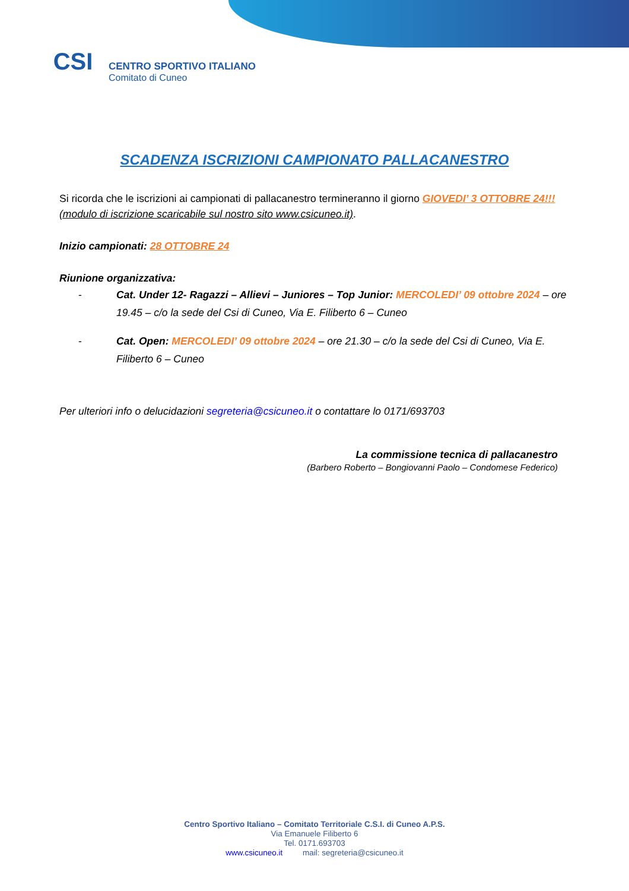CSI
CENTRO SPORTIVO ITALIANO
Comitato di Cuneo
SCADENZA ISCRIZIONI CAMPIONATO PALLACANESTRO
Si ricorda che le iscrizioni ai campionati di pallacanestro termineranno il giorno GIOVEDI’ 3 OTTOBRE 24!!! (modulo di iscrizione scaricabile sul nostro sito www.csicuneo.it).
Inizio campionati: 28 OTTOBRE 24
Riunione organizzativa:
- Cat. Under 12- Ragazzi – Allievi – Juniores – Top Junior: MERCOLEDI’ 09 ottobre 2024 – ore 19.45 – c/o la sede del Csi di Cuneo, Via E. Filiberto 6 – Cuneo
- Cat. Open: MERCOLEDI’ 09 ottobre 2024 – ore 21.30 – c/o la sede del Csi di Cuneo, Via E. Filiberto 6 – Cuneo
Per ulteriori info o delucidazioni segreteria@csicuneo.it o contattare lo 0171/693703
La commissione tecnica di pallacanestro
(Barbero Roberto – Bongiovanni Paolo – Condomese Federico)
Centro Sportivo Italiano – Comitato Territoriale C.S.I. di Cuneo A.P.S.
Via Emanuele Filiberto 6
Tel. 0171.693703
www.csicuneo.it mail: segreteria@csicuneo.it